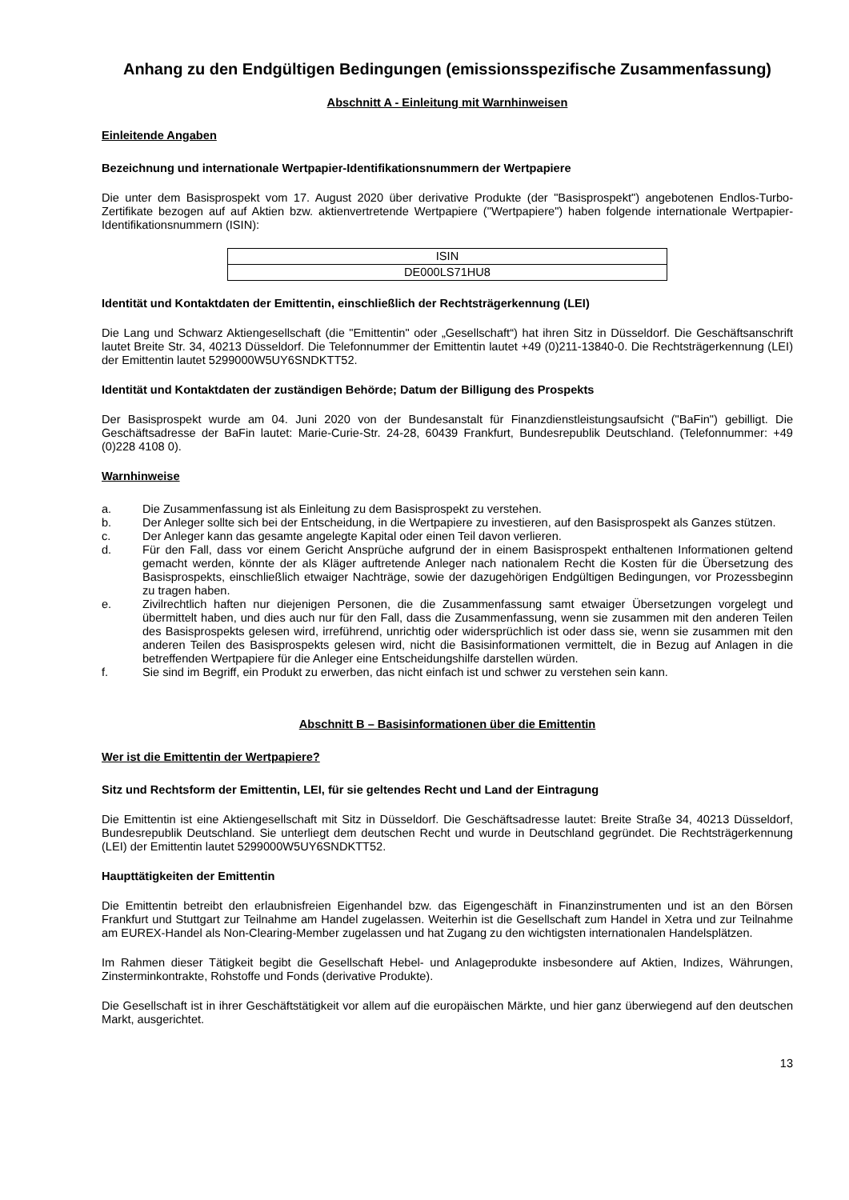Anhang zu den Endgültigen Bedingungen (emissionsspezifische Zusammenfassung)
Abschnitt A - Einleitung mit Warnhinweisen
Einleitende Angaben
Bezeichnung und internationale Wertpapier-Identifikationsnummern der Wertpapiere
Die unter dem Basisprospekt vom 17. August 2020 über derivative Produkte (der "Basisprospekt") angebotenen Endlos-Turbo-Zertifikate bezogen auf auf Aktien bzw. aktienvertretende Wertpapiere ("Wertpapiere") haben folgende internationale Wertpapier-Identifikationsnummern (ISIN):
| ISIN |
| --- |
| DE000LS71HU8 |
Identität und Kontaktdaten der Emittentin, einschließlich der Rechtsträgerkennung (LEI)
Die Lang und Schwarz Aktiengesellschaft (die "Emittentin" oder „Gesellschaft“) hat ihren Sitz in Düsseldorf. Die Geschäftsanschrift lautet Breite Str. 34, 40213 Düsseldorf. Die Telefonnummer der Emittentin lautet +49 (0)211-13840-0. Die Rechtsträgerkennung (LEI) der Emittentin lautet 5299000W5UY6SNDKTT52.
Identität und Kontaktdaten der zuständigen Behörde; Datum der Billigung des Prospekts
Der Basisprospekt wurde am 04. Juni 2020 von der Bundesanstalt für Finanzdienstleistungsaufsicht ("BaFin") gebilligt. Die Geschäftsadresse der BaFin lautet: Marie-Curie-Str. 24-28, 60439 Frankfurt, Bundesrepublik Deutschland. (Telefonnummer: +49 (0)228 4108 0).
Warnhinweise
a. Die Zusammenfassung ist als Einleitung zu dem Basisprospekt zu verstehen.
b. Der Anleger sollte sich bei der Entscheidung, in die Wertpapiere zu investieren, auf den Basisprospekt als Ganzes stützen.
c. Der Anleger kann das gesamte angelegte Kapital oder einen Teil davon verlieren.
d. Für den Fall, dass vor einem Gericht Ansprüche aufgrund der in einem Basisprospekt enthaltenen Informationen geltend gemacht werden, könnte der als Kläger auftretende Anleger nach nationalem Recht die Kosten für die Übersetzung des Basisprospekts, einschließlich etwaiger Nachträge, sowie der dazugehörigen Endgültigen Bedingungen, vor Prozessbeginn zu tragen haben.
e. Zivilrechtlich haften nur diejenigen Personen, die die Zusammenfassung samt etwaiger Übersetzungen vorgelegt und übermittelt haben, und dies auch nur für den Fall, dass die Zusammenfassung, wenn sie zusammen mit den anderen Teilen des Basisprospekts gelesen wird, irreführend, unrichtig oder widersprüchlich ist oder dass sie, wenn sie zusammen mit den anderen Teilen des Basisprospekts gelesen wird, nicht die Basisinformationen vermittelt, die in Bezug auf Anlagen in die betreffenden Wertpapiere für die Anleger eine Entscheidungshilfe darstellen würden.
f. Sie sind im Begriff, ein Produkt zu erwerben, das nicht einfach ist und schwer zu verstehen sein kann.
Abschnitt B – Basisinformationen über die Emittentin
Wer ist die Emittentin der Wertpapiere?
Sitz und Rechtsform der Emittentin, LEI, für sie geltendes Recht und Land der Eintragung
Die Emittentin ist eine Aktiengesellschaft mit Sitz in Düsseldorf. Die Geschäftsadresse lautet: Breite Straße 34, 40213 Düsseldorf, Bundesrepublik Deutschland. Sie unterliegt dem deutschen Recht und wurde in Deutschland gegründet. Die Rechtsträgerkennung (LEI) der Emittentin lautet 5299000W5UY6SNDKTT52.
Haupttätigkeiten der Emittentin
Die Emittentin betreibt den erlaubnisfreien Eigenhandel bzw. das Eigengeschäft in Finanzinstrumenten und ist an den Börsen Frankfurt und Stuttgart zur Teilnahme am Handel zugelassen. Weiterhin ist die Gesellschaft zum Handel in Xetra und zur Teilnahme am EUREX-Handel als Non-Clearing-Member zugelassen und hat Zugang zu den wichtigsten internationalen Handelsplätzen.
Im Rahmen dieser Tätigkeit begibt die Gesellschaft Hebel- und Anlageprodukte insbesondere auf Aktien, Indizes, Währungen, Zinsterminkontrakte, Rohstoffe und Fonds (derivative Produkte).
Die Gesellschaft ist in ihrer Geschäftstätigkeit vor allem auf die europäischen Märkte, und hier ganz überwiegend auf den deutschen Markt, ausgerichtet.
13